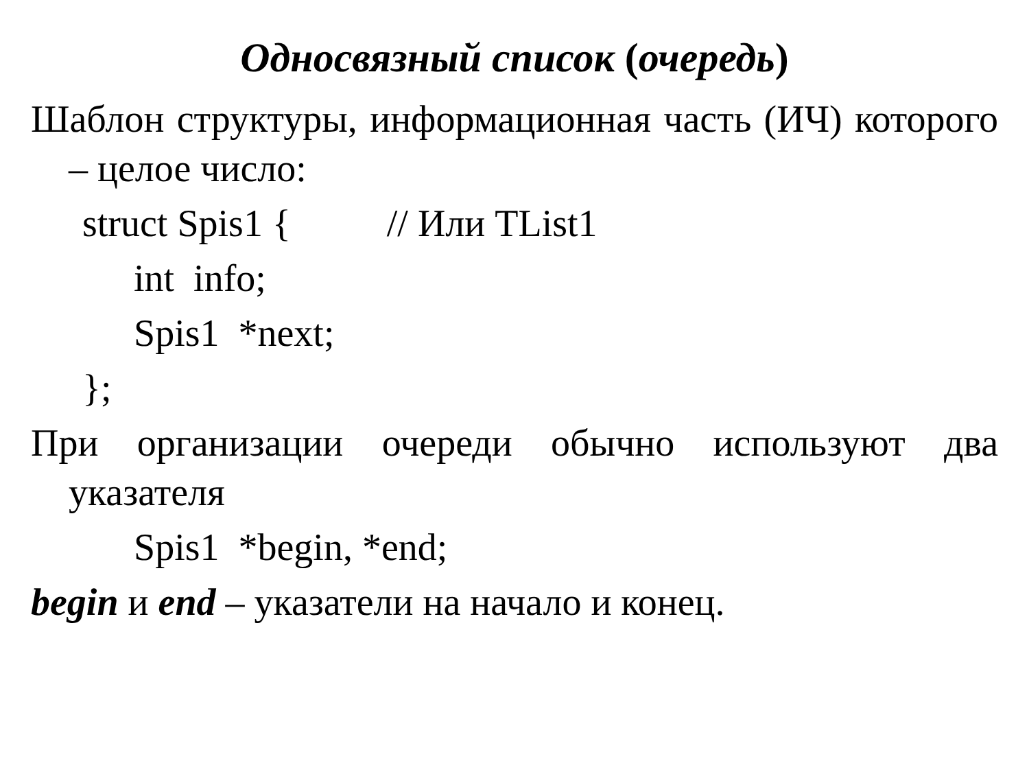Односвязный список (очередь)
Шаблон структуры, информационная часть (ИЧ) которого – целое число:
struct Spis1 { // Или TList1
int info;
Spis1 *next;
};
При организации очереди обычно используют два указателя
Spis1 *begin, *end;
begin и end – указатели на начало и конец.